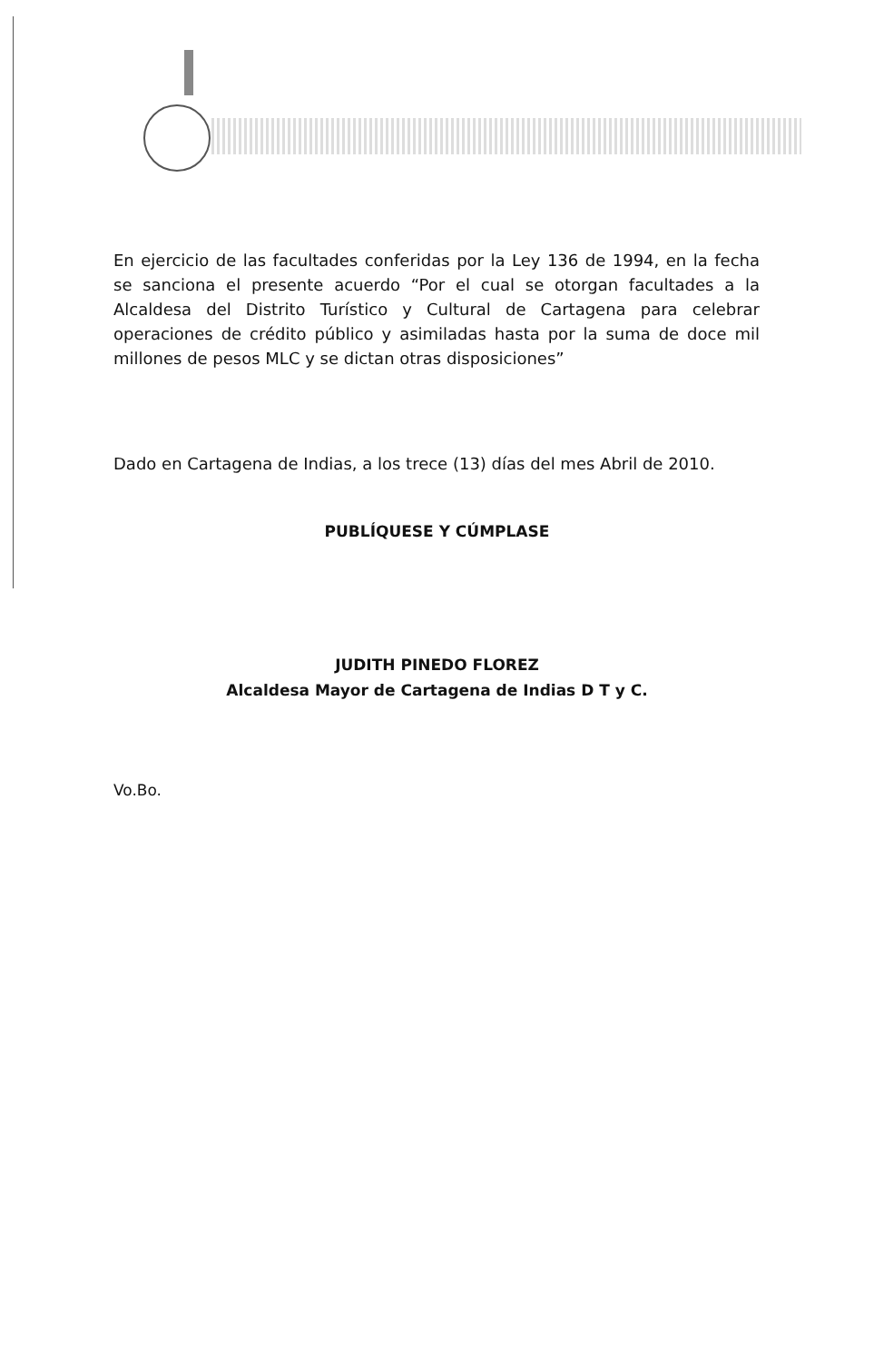En ejercicio de las facultades conferidas por la Ley 136 de 1994, en la fecha se sanciona el presente acuerdo “Por el cual se otorgan facultades a la Alcaldesa del Distrito Turístico y Cultural de Cartagena para celebrar operaciones de crédito público y asimiladas hasta por la suma de doce mil millones de pesos MLC y se dictan otras disposiciones”
Dado en Cartagena de Indias, a los trece (13) días del mes Abril de 2010.
PUBLÍQUESE Y CÚMPLASE
JUDITH PINEDO FLOREZ
Alcaldesa Mayor de Cartagena de Indias D T y C.
Vo.Bo.